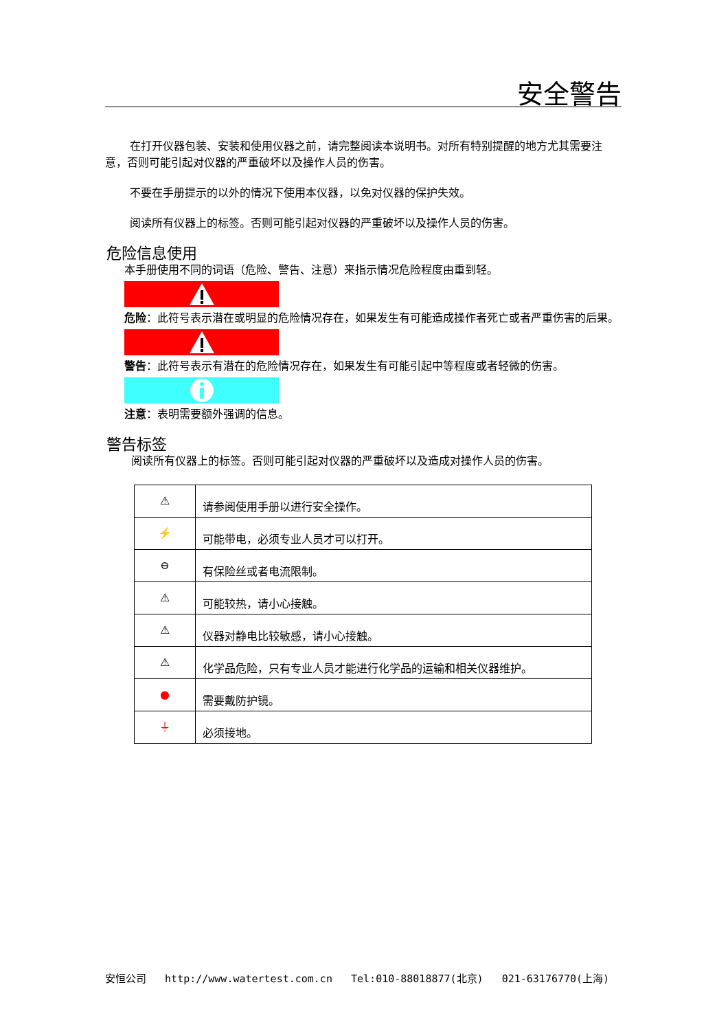安全警告
在打开仪器包装、安装和使用仪器之前，请完整阅读本说明书。对所有特别提醒的地方尤其需要注意，否则可能引起对仪器的严重破坏以及操作人员的伤害。
不要在手册提示的以外的情况下使用本仪器，以免对仪器的保护失效。
阅读所有仪器上的标签。否则可能引起对仪器的严重破坏以及操作人员的伤害。
危险信息使用
本手册使用不同的词语（危险、警告、注意）来指示情况危险程度由重到轻。
危险：此符号表示潜在或明显的危险情况存在，如果发生有可能造成操作者死亡或者严重伤害的后果。
警告：此符号表示有潜在的危险情况存在，如果发生有可能引起中等程度或者轻微的伤害。
注意：表明需要额外强调的信息。
警告标签
阅读所有仪器上的标签。否则可能引起对仪器的严重破坏以及造成对操作人员的伤害。
| ⚠ | 请参阅使用手册以进行安全操作。 |
| ⚡ | 可能带电，必须专业人员才可以打开。 |
| ⊖ | 有保险丝或者电流限制。 |
| ⚠ | 可能较热，请小心接触。 |
| ⚠ | 仪器对静电比较敏感，请小心接触。 |
| ⚠ | 化学品危险，只有专业人员才能进行化学品的运输和相关仪器维护。 |
| ● | 需要戴防护镜。 |
| ⏚ | 必须接地。 |
安恒公司 http://www.watertest.com.cn Tel:010-88018877(北京) 021-63176770(上海)